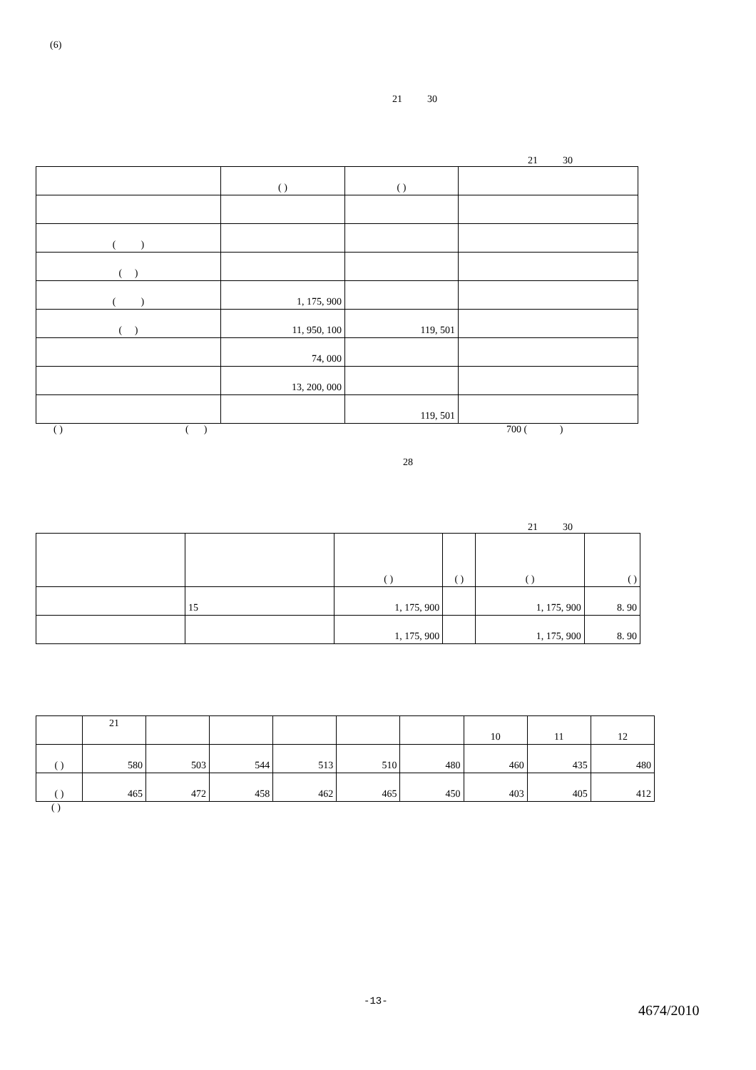(6)
21 30
21 30
| | ( ) | ( ) | |
| ( ) | | | |
| ( ) | | | |
| ( ) | 1, 175, 900 | | |
| ( ) | 11, 950, 100 | 119, 501 | |
| | 74, 000 | | |
| | 13, 200, 000 | | |
| | | 119, 501 | |
( ) ( ) 700 ( )
28
21 30
| | | ( ) | ( ) | ( ) | ( ) |
| | 15 | 1, 175, 900 | | 1, 175, 900 | 8. 90 |
| | | 1, 175, 900 | | 1, 175, 900 | 8. 90 |
| | 21 | | | | | | 10 | 11 | 12 |
| ( ) | 580 | 503 | 544 | 513 | 510 | 480 | 460 | 435 | 480 |
| ( ) | 465 | 472 | 458 | 462 | 465 | 450 | 403 | 405 | 412 |
( )
-13-
4674/2010